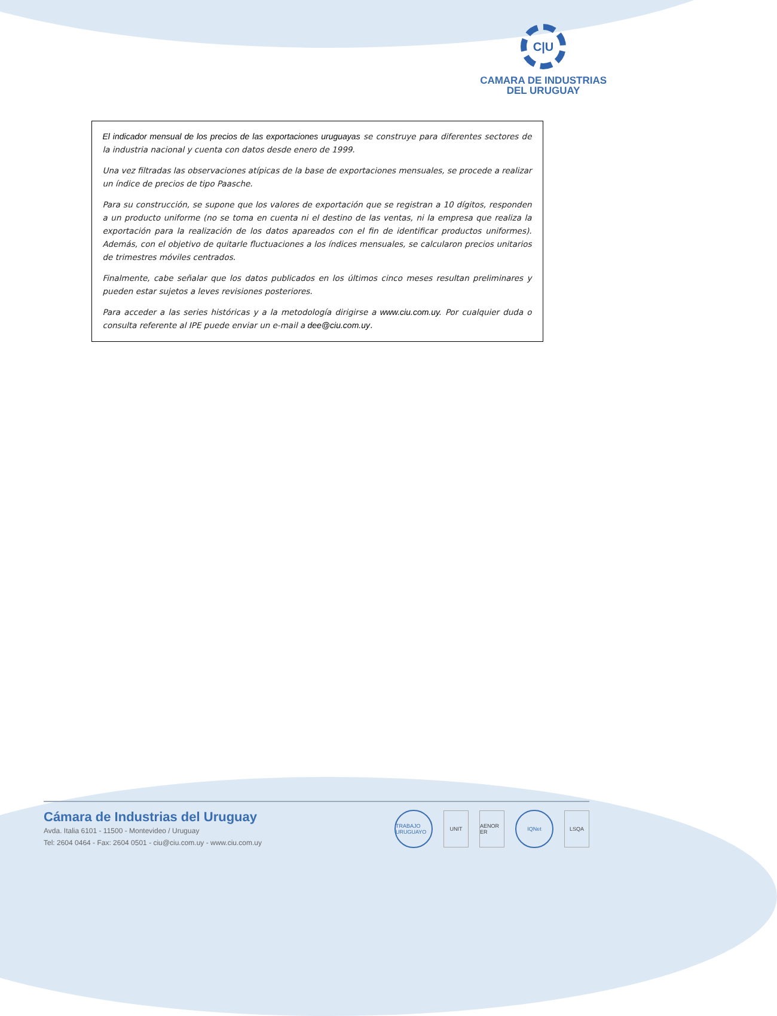C|U
CAMARA DE INDUSTRIAS
DEL URUGUAY
El indicador mensual de los precios de las exportaciones uruguayas se construye para diferentes sectores de la industria nacional y cuenta con datos desde enero de 1999.
Una vez filtradas las observaciones atípicas de la base de exportaciones mensuales, se procede a realizar un índice de precios de tipo Paasche.
Para su construcción, se supone que los valores de exportación que se registran a 10 dígitos, responden a un producto uniforme (no se toma en cuenta ni el destino de las ventas, ni la empresa que realiza la exportación para la realización de los datos apareados con el fin de identificar productos uniformes). Además, con el objetivo de quitarle fluctuaciones a los índices mensuales, se calcularon precios unitarios de trimestres móviles centrados.
Finalmente, cabe señalar que los datos publicados en los últimos cinco meses resultan preliminares y pueden estar sujetos a leves revisiones posteriores.
Para acceder a las series históricas y a la metodología dirigirse a www.ciu.com.uy. Por cualquier duda o consulta referente al IPE puede enviar un e-mail a dee@ciu.com.uy.
Cámara de Industrias del Uruguay
Avda. Italia 6101 - 11500 - Montevideo / Uruguay
Tel: 2604 0464 - Fax: 2604 0501 - ciu@ciu.com.uy - www.ciu.com.uy
TRABAJO URUGUAYO
UNIT
AENOR ER
IQNet LSQA